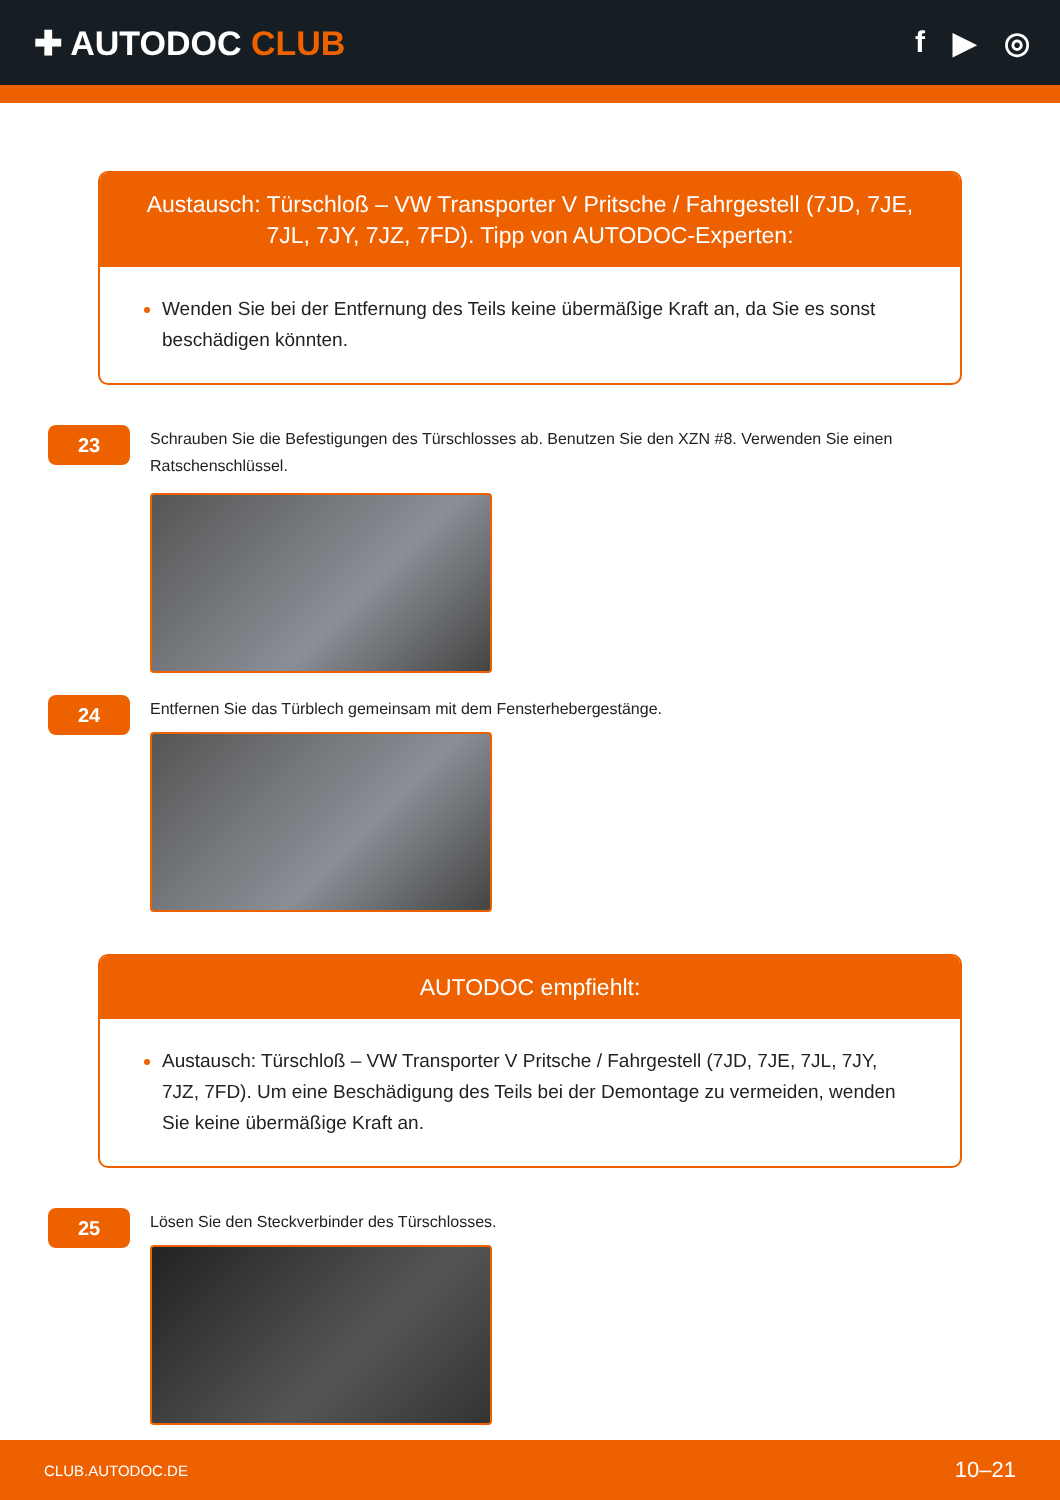✚ AUTODOC CLUB f ▶ ◎
Austausch: Türschloß – VW Transporter V Pritsche / Fahrgestell (7JD, 7JE, 7JL, 7JY, 7JZ, 7FD). Tipp von AUTODOC-Experten:
Wenden Sie bei der Entfernung des Teils keine übermäßige Kraft an, da Sie es sonst beschädigen könnten.
23
Schrauben Sie die Befestigungen des Türschlosses ab. Benutzen Sie den XZN #8. Verwenden Sie einen Ratschenschlüssel.
24
Entfernen Sie das Türblech gemeinsam mit dem Fensterhebergestänge.
AUTODOC empfiehlt:
Austausch: Türschloß – VW Transporter V Pritsche / Fahrgestell (7JD, 7JE, 7JL, 7JY, 7JZ, 7FD). Um eine Beschädigung des Teils bei der Demontage zu vermeiden, wenden Sie keine übermäßige Kraft an.
25
Lösen Sie den Steckverbinder des Türschlosses.
CLUB.AUTODOC.DE 10–21